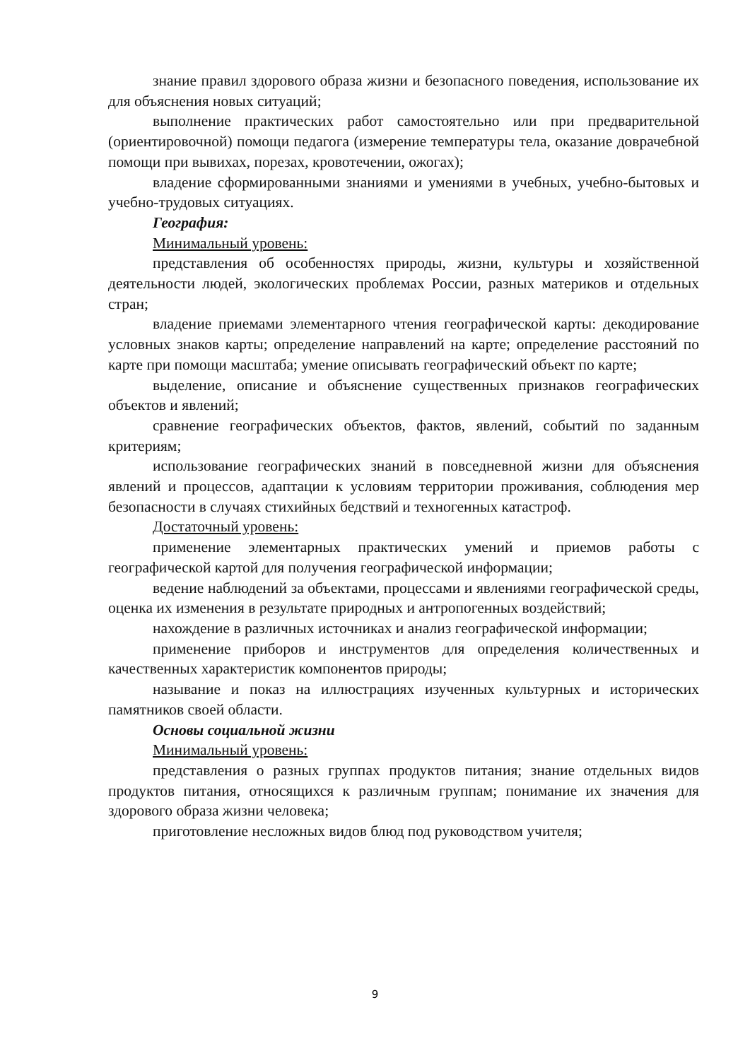знание правил здорового образа жизни и безопасного поведения, использование их для объяснения новых ситуаций;
выполнение практических работ самостоятельно или при предварительной (ориентировочной) помощи педагога (измерение температуры тела, оказание доврачебной помощи при вывихах, порезах, кровотечении, ожогах);
владение сформированными знаниями и умениями в учебных, учебно-бытовых и учебно-трудовых ситуациях.
География:
Минимальный уровень:
представления об особенностях природы, жизни, культуры и хозяйственной деятельности людей, экологических проблемах России, разных материков и отдельных стран;
владение приемами элементарного чтения географической карты: декодирование условных знаков карты; определение направлений на карте; определение расстояний по карте при помощи масштаба; умение описывать географический объект по карте;
выделение, описание и объяснение существенных признаков географических объектов и явлений;
сравнение географических объектов, фактов, явлений, событий по заданным критериям;
использование географических знаний в повседневной жизни для объяснения явлений и процессов, адаптации к условиям территории проживания, соблюдения мер безопасности в случаях стихийных бедствий и техногенных катастроф.
Достаточный уровень:
применение элементарных практических умений и приемов работы с географической картой для получения географической информации;
ведение наблюдений за объектами, процессами и явлениями географической среды, оценка их изменения в результате природных и антропогенных воздействий;
нахождение в различных источниках и анализ географической информации;
применение приборов и инструментов для определения количественных и качественных характеристик компонентов природы;
называние и показ на иллюстрациях изученных культурных и исторических памятников своей области.
Основы социальной жизни
Минимальный уровень:
представления о разных группах продуктов питания; знание отдельных видов продуктов питания, относящихся к различным группам; понимание их значения для здорового образа жизни человека;
приготовление несложных видов блюд под руководством учителя;
9